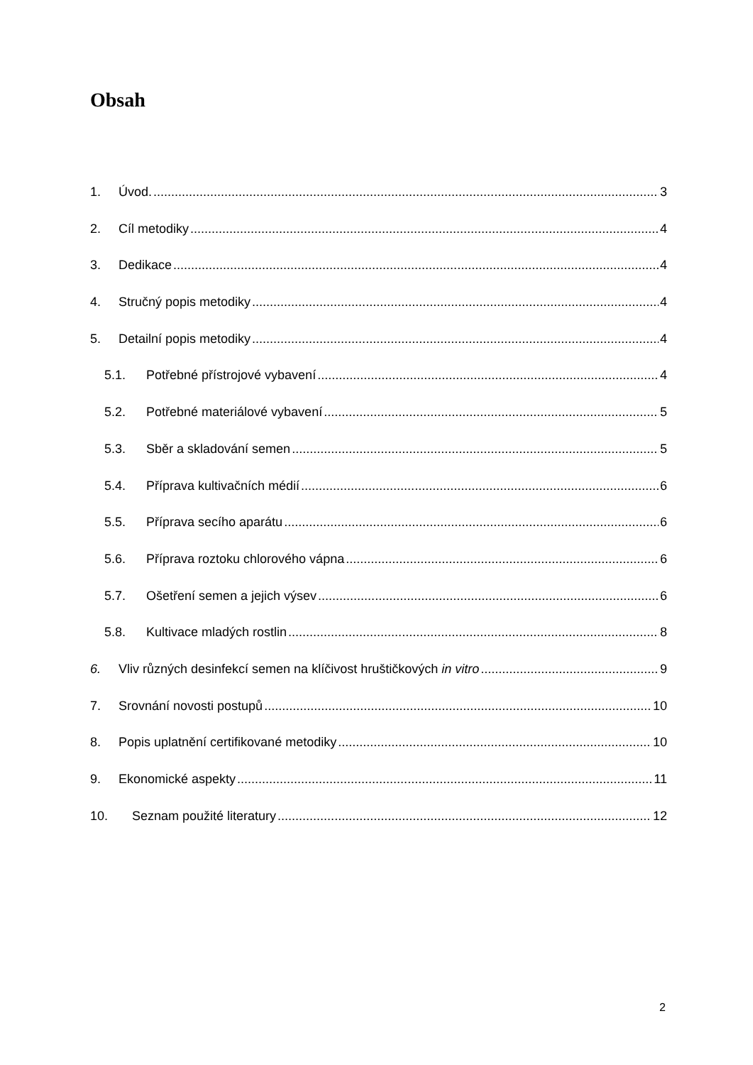Obsah
1. Úvod. 3
2. Cíl metodiky 4
3. Dedikace 4
4. Stručný popis metodiky 4
5. Detailní popis metodiky 4
5.1. Potřebné přístrojové vybavení 4
5.2. Potřebné materiálové vybavení 5
5.3. Sběr a skladování semen 5
5.4. Příprava kultivačních médií 6
5.5. Příprava secího aparátu 6
5.6. Příprava roztoku chlorového vápna 6
5.7. Ošetření semen a jejich výsev 6
5.8. Kultivace mladých rostlin 8
6. Vliv různých desinfekcí semen na klíčivost hruštičkových in vitro 9
7. Srovnání novosti postupů 10
8. Popis uplatnění certifikované metodiky 10
9. Ekonomické aspekty 11
10. Seznam použité literatury 12
2